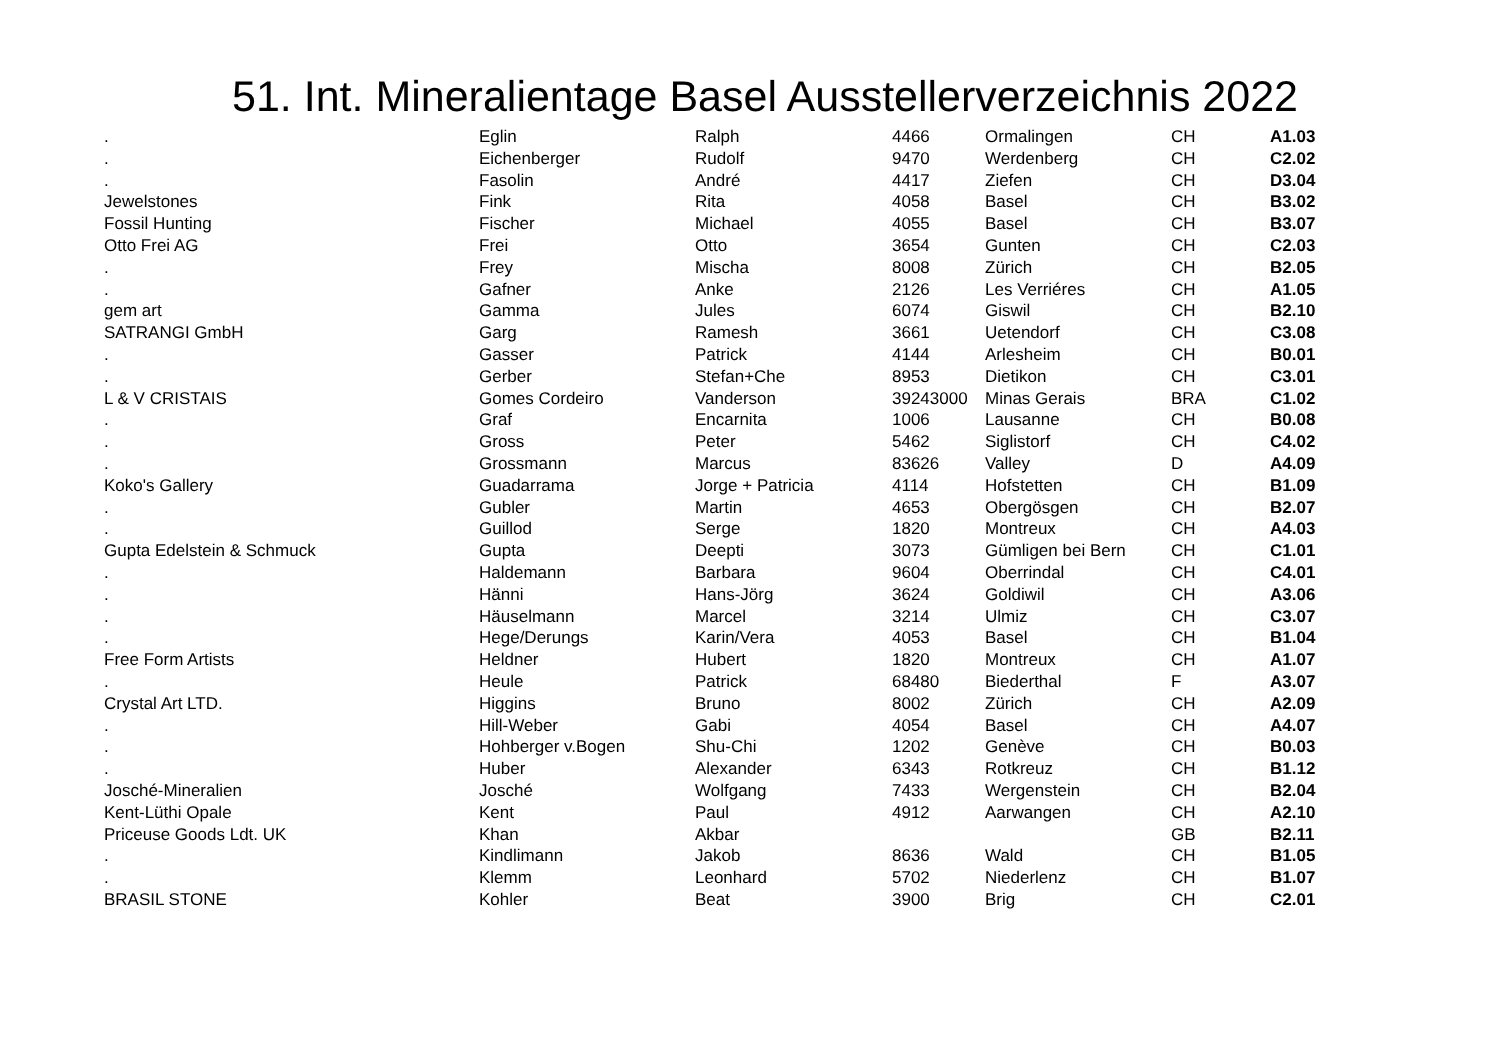51. Int. Mineralientage Basel Ausstellerverzeichnis 2022
| . | Eglin | Ralph | 4466 | Ormalingen | CH | A1.03 |
| . | Eichenberger | Rudolf | 9470 | Werdenberg | CH | C2.02 |
| . | Fasolin | André | 4417 | Ziefen | CH | D3.04 |
| Jewelstones | Fink | Rita | 4058 | Basel | CH | B3.02 |
| Fossil Hunting | Fischer | Michael | 4055 | Basel | CH | B3.07 |
| Otto Frei AG | Frei | Otto | 3654 | Gunten | CH | C2.03 |
| . | Frey | Mischa | 8008 | Zürich | CH | B2.05 |
| . | Gafner | Anke | 2126 | Les Verriéres | CH | A1.05 |
| gem art | Gamma | Jules | 6074 | Giswil | CH | B2.10 |
| SATRANGI GmbH | Garg | Ramesh | 3661 | Uetendorf | CH | C3.08 |
| . | Gasser | Patrick | 4144 | Arlesheim | CH | B0.01 |
| . | Gerber | Stefan+Che | 8953 | Dietikon | CH | C3.01 |
| L & V CRISTAIS | Gomes Cordeiro | Vanderson | 39243000 | Minas Gerais | BRA | C1.02 |
| . | Graf | Encarnita | 1006 | Lausanne | CH | B0.08 |
| . | Gross | Peter | 5462 | Siglistorf | CH | C4.02 |
| . | Grossmann | Marcus | 83626 | Valley | D | A4.09 |
| Koko's Gallery | Guadarrama | Jorge + Patricia | 4114 | Hofstetten | CH | B1.09 |
| . | Gubler | Martin | 4653 | Obergösgen | CH | B2.07 |
| . | Guillod | Serge | 1820 | Montreux | CH | A4.03 |
| Gupta Edelstein & Schmuck | Gupta | Deepti | 3073 | Gümligen bei Bern | CH | C1.01 |
| . | Haldemann | Barbara | 9604 | Oberrindal | CH | C4.01 |
| . | Hänni | Hans-Jörg | 3624 | Goldiwil | CH | A3.06 |
| . | Häuselmann | Marcel | 3214 | Ulmiz | CH | C3.07 |
| . | Hege/Derungs | Karin/Vera | 4053 | Basel | CH | B1.04 |
| Free Form Artists | Heldner | Hubert | 1820 | Montreux | CH | A1.07 |
| . | Heule | Patrick | 68480 | Biederthal | F | A3.07 |
| Crystal Art LTD. | Higgins | Bruno | 8002 | Zürich | CH | A2.09 |
| . | Hill-Weber | Gabi | 4054 | Basel | CH | A4.07 |
| . | Hohberger v.Bogen | Shu-Chi | 1202 | Genève | CH | B0.03 |
| . | Huber | Alexander | 6343 | Rotkreuz | CH | B1.12 |
| Josché-Mineralien | Josché | Wolfgang | 7433 | Wergenstein | CH | B2.04 |
| Kent-Lüthi Opale | Kent | Paul | 4912 | Aarwangen | CH | A2.10 |
| Priceuse Goods Ldt. UK | Khan | Akbar | | | GB | B2.11 |
| . | Kindlimann | Jakob | 8636 | Wald | CH | B1.05 |
| . | Klemm | Leonhard | 5702 | Niederlenz | CH | B1.07 |
| BRASIL STONE | Kohler | Beat | 3900 | Brig | CH | C2.01 |